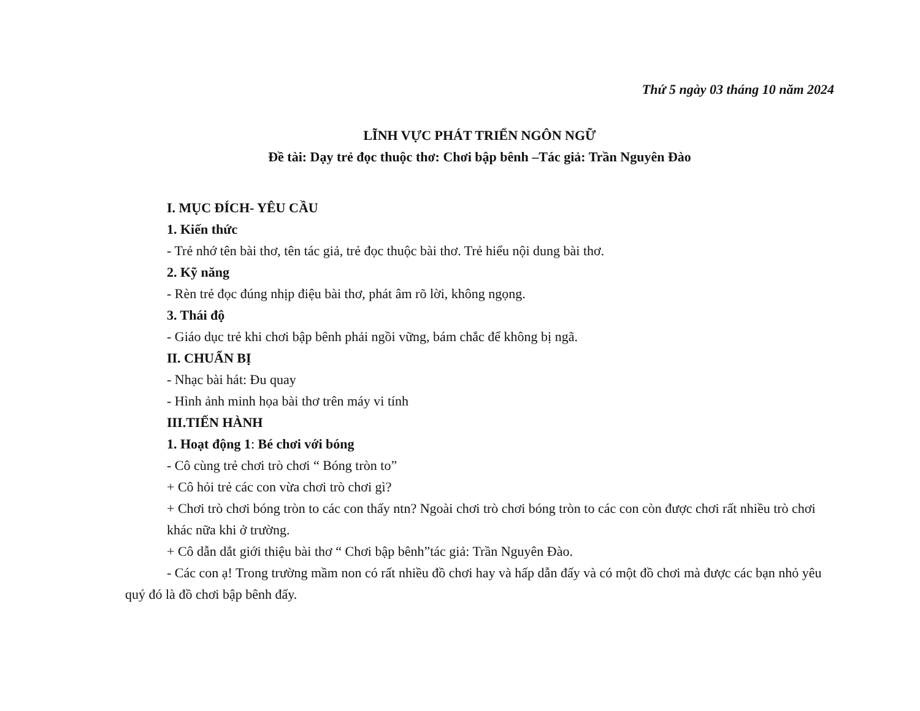Thứ 5 ngày 03 tháng 10 năm 2024
LĨNH VỰC PHÁT TRIỂN NGÔN NGỮ
Đề tài: Dạy trẻ đọc thuộc thơ: Chơi bập bênh –Tác giả: Trần Nguyên Đào
I. MỤC ĐÍCH- YÊU CẦU
1. Kiến thức
- Trẻ nhớ tên bài thơ, tên tác giả, trẻ đọc thuộc bài thơ. Trẻ hiểu nội dung bài thơ.
2. Kỹ năng
- Rèn trẻ đọc đúng nhịp điệu bài thơ, phát âm rõ lời, không ngọng.
3. Thái độ
- Giáo dục trẻ khi chơi bập bênh phải ngồi vững, bám chắc để không bị ngã.
II. CHUẨN BỊ
- Nhạc bài hát: Đu quay
- Hình ảnh minh họa bài thơ trên máy vi tính
III.TIẾN HÀNH
1. Hoạt động 1: Bé chơi với bóng
- Cô cùng trẻ chơi trò chơi “ Bóng tròn to”
+ Cô hỏi trẻ các con vừa chơi trò chơi gì?
+ Chơi trò chơi bóng tròn to các con thấy ntn? Ngoài chơi trò chơi bóng tròn to các con còn được chơi rất nhiều trò chơi khác nữa khi ở trường.
+ Cô dẫn dắt giới thiệu bài thơ “ Chơi bập bênh”tác giả: Trần Nguyên Đào.
- Các con ạ! Trong trường mầm non có rất nhiều đồ chơi hay và hấp dẫn đấy và có một đồ chơi mà được các bạn nhỏ yêu quý đó là đồ chơi bập bênh đấy.